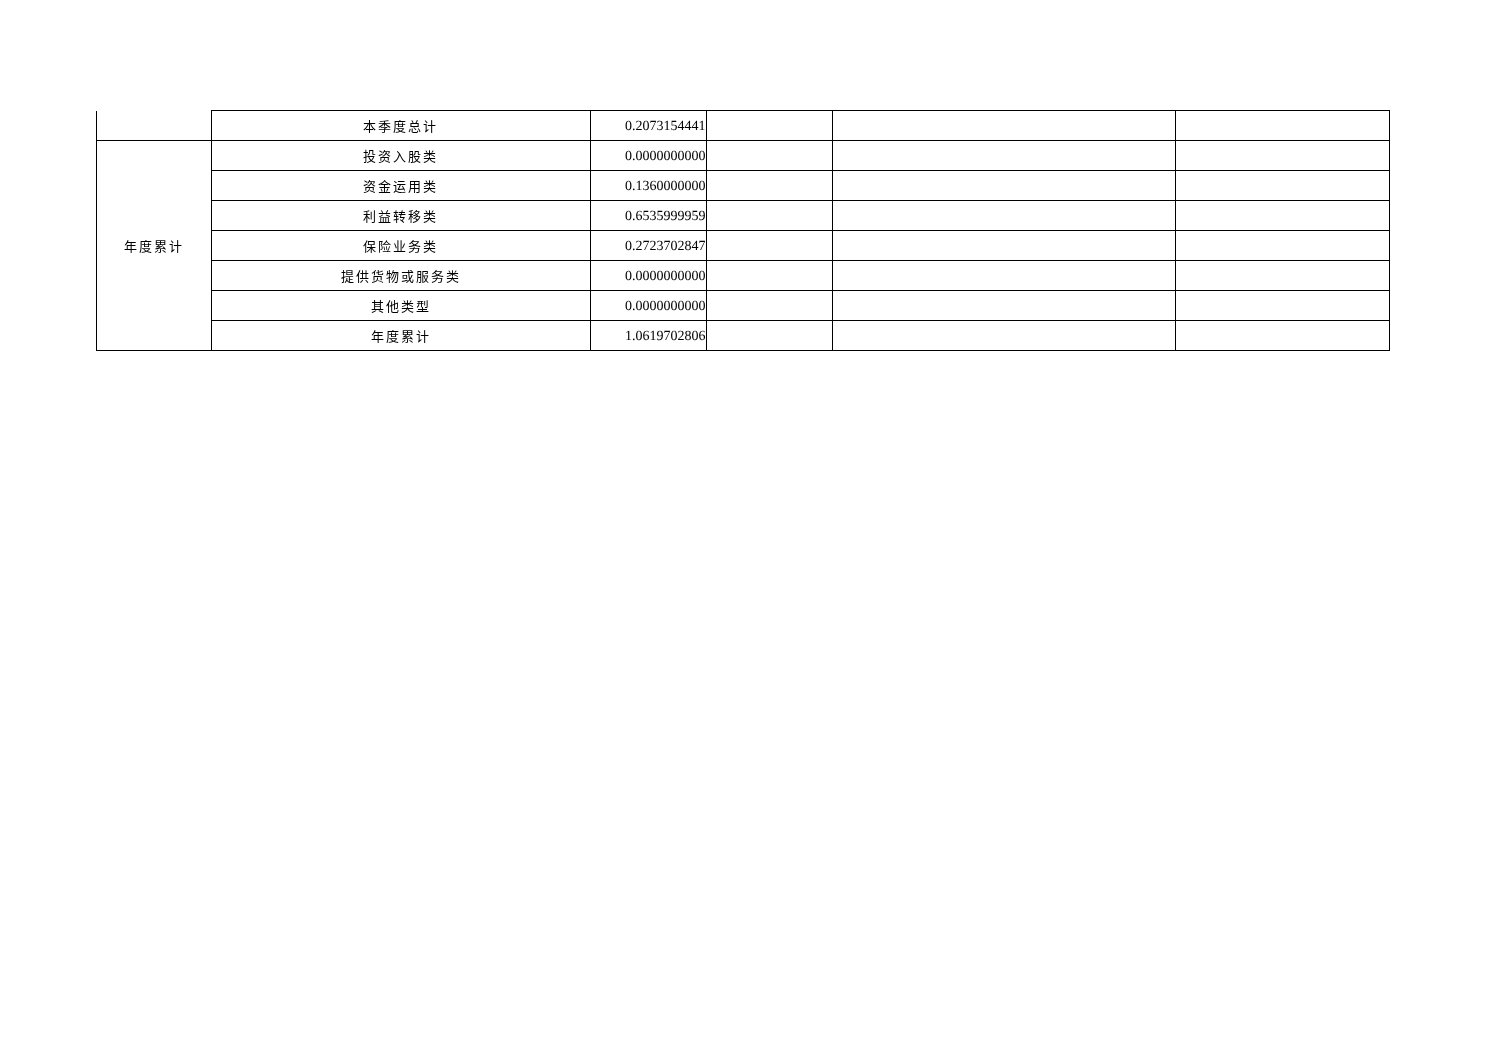| | 本季度总计 | 0.2073154441 | | | |
| 年度累计 | 投资入股类 | 0.0000000000 | | | |
| | 资金运用类 | 0.1360000000 | | | |
| | 利益转移类 | 0.6535999959 | | | |
| | 保险业务类 | 0.2723702847 | | | |
| | 提供货物或服务类 | 0.0000000000 | | | |
| | 其他类型 | 0.0000000000 | | | |
| | 年度累计 | 1.0619702806 | | | |